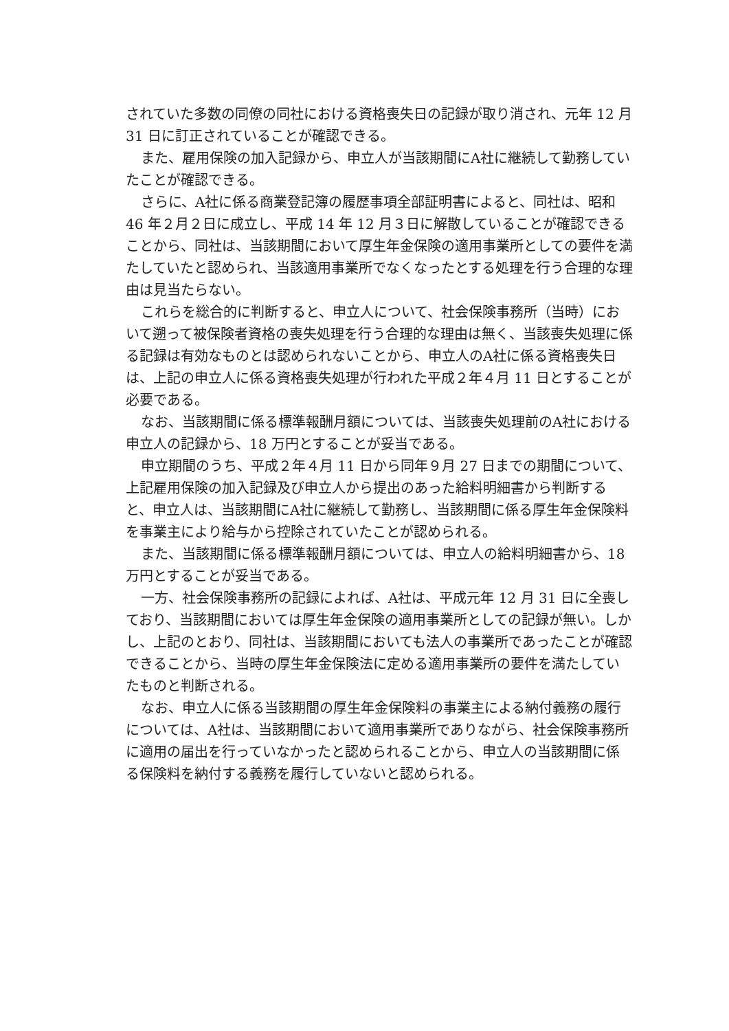されていた多数の同僚の同社における資格喪失日の記録が取り消され、元年 12 月 31 日に訂正されていることが確認できる。
また、雇用保険の加入記録から、申立人が当該期間にA社に継続して勤務していたことが確認できる。
さらに、A社に係る商業登記簿の履歴事項全部証明書によると、同社は、昭和 46 年２月２日に成立し、平成 14 年 12 月３日に解散していることが確認できることから、同社は、当該期間において厚生年金保険の適用事業所としての要件を満たしていたと認められ、当該適用事業所でなくなったとする処理を行う合理的な理由は見当たらない。
これらを総合的に判断すると、申立人について、社会保険事務所（当時）において遡って被保険者資格の喪失処理を行う合理的な理由は無く、当該喪失処理に係る記録は有効なものとは認められないことから、申立人のA社に係る資格喪失日は、上記の申立人に係る資格喪失処理が行われた平成２年４月 11 日とすることが必要である。
なお、当該期間に係る標準報酬月額については、当該喪失処理前のA社における申立人の記録から、18 万円とすることが妥当である。
申立期間のうち、平成２年４月 11 日から同年９月 27 日までの期間について、上記雇用保険の加入記録及び申立人から提出のあった給料明細書から判断すると、申立人は、当該期間にA社に継続して勤務し、当該期間に係る厚生年金保険料を事業主により給与から控除されていたことが認められる。
また、当該期間に係る標準報酬月額については、申立人の給料明細書から、18 万円とすることが妥当である。
一方、社会保険事務所の記録によれば、A社は、平成元年 12 月 31 日に全喪しており、当該期間においては厚生年金保険の適用事業所としての記録が無い。しかし、上記のとおり、同社は、当該期間においても法人の事業所であったことが確認できることから、当時の厚生年金保険法に定める適用事業所の要件を満たしていたものと判断される。
なお、申立人に係る当該期間の厚生年金保険料の事業主による納付義務の履行については、A社は、当該期間において適用事業所でありながら、社会保険事務所に適用の届出を行っていなかったと認められることから、申立人の当該期間に係る保険料を納付する義務を履行していないと認められる。